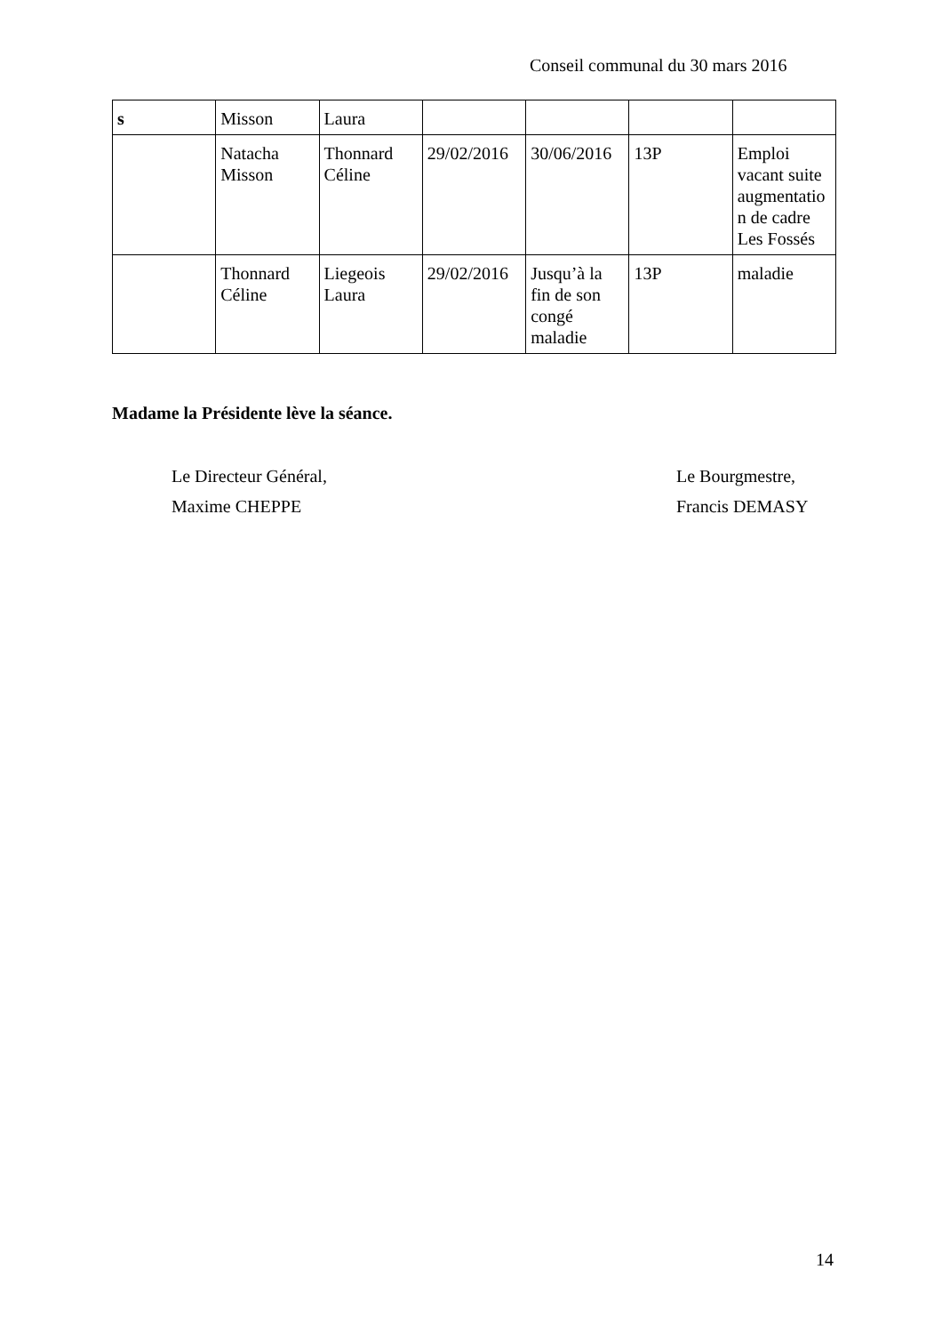Conseil communal du 30 mars 2016
| s | Misson | Laura | | | | |
| | Natacha Misson | Thonnard Céline | 29/02/2016 | 30/06/2016 | 13P | Emploi vacant suite augmentatio n de cadre Les Fossés |
| | Thonnard Céline | Liegeois Laura | 29/02/2016 | Jusqu’à la fin de son congé maladie | 13P | maladie |
Madame la Présidente lève la séance.
Le Directeur Général,
Maxime CHEPPE
Le Bourgmestre,
Francis DEMASY
14